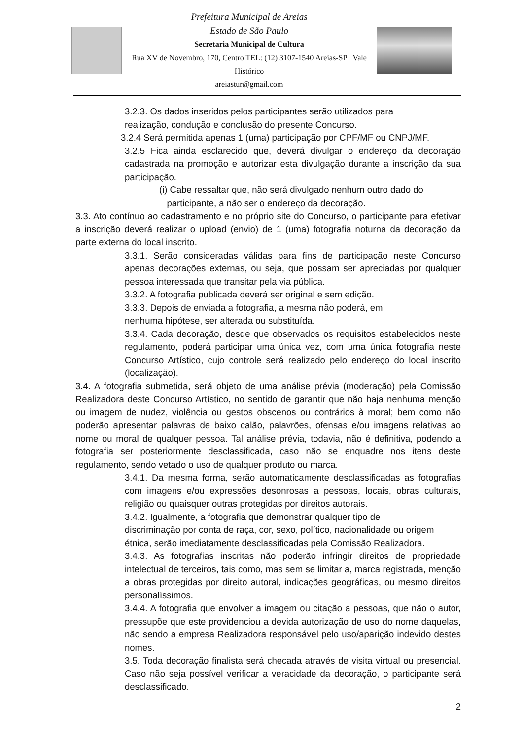Prefeitura Municipal de Areias
Estado de São Paulo
Secretaria Municipal de Cultura
Rua XV de Novembro, 170, Centro TEL: (12) 3107-1540 Areias-SP Vale Histórico
areiastur@gmail.com
3.2.3. Os dados inseridos pelos participantes serão utilizados para
realização, condução e conclusão do presente Concurso.
3.2.4 Será permitida apenas 1 (uma) participação por CPF/MF ou CNPJ/MF.
3.2.5 Fica ainda esclarecido que, deverá divulgar o endereço da decoração cadastrada na promoção e autorizar esta divulgação durante a inscrição da sua participação.
(i) Cabe ressaltar que, não será divulgado nenhum outro dado do
participante, a não ser o endereço da decoração.
3.3. Ato contínuo ao cadastramento e no próprio site do Concurso, o participante para efetivar a inscrição deverá realizar o upload (envio) de 1 (uma) fotografia noturna da decoração da parte externa do local inscrito.
3.3.1. Serão consideradas válidas para fins de participação neste Concurso apenas decorações externas, ou seja, que possam ser apreciadas por qualquer pessoa interessada que transitar pela via pública.
3.3.2. A fotografia publicada deverá ser original e sem edição.
3.3.3. Depois de enviada a fotografia, a mesma não poderá, em
nenhuma hipótese, ser alterada ou substituída.
3.3.4. Cada decoração, desde que observados os requisitos estabelecidos neste regulamento, poderá participar uma única vez, com uma única fotografia neste Concurso Artístico, cujo controle será realizado pelo endereço do local inscrito (localização).
3.4. A fotografia submetida, será objeto de uma análise prévia (moderação) pela Comissão Realizadora deste Concurso Artístico, no sentido de garantir que não haja nenhuma menção ou imagem de nudez, violência ou gestos obscenos ou contrários à moral; bem como não poderão apresentar palavras de baixo calão, palavrões, ofensas e/ou imagens relativas ao nome ou moral de qualquer pessoa. Tal análise prévia, todavia, não é definitiva, podendo a fotografia ser posteriormente desclassificada, caso não se enquadre nos itens deste regulamento, sendo vetado o uso de qualquer produto ou marca.
3.4.1. Da mesma forma, serão automaticamente desclassificadas as fotografias com imagens e/ou expressões desonrosas a pessoas, locais, obras culturais, religião ou quaisquer outras protegidas por direitos autorais.
3.4.2. Igualmente, a fotografia que demonstrar qualquer tipo de
discriminação por conta de raça, cor, sexo, político, nacionalidade ou origem
étnica, serão imediatamente desclassificadas pela Comissão Realizadora.
3.4.3. As fotografias inscritas não poderão infringir direitos de propriedade intelectual de terceiros, tais como, mas sem se limitar a, marca registrada, menção a obras protegidas por direito autoral, indicações geográficas, ou mesmo direitos personalíssimos.
3.4.4. A fotografia que envolver a imagem ou citação a pessoas, que não o autor, pressupõe que este providenciou a devida autorização de uso do nome daquelas, não sendo a empresa Realizadora responsável pelo uso/aparição indevido destes nomes.
3.5. Toda decoração finalista será checada através de visita virtual ou presencial. Caso não seja possível verificar a veracidade da decoração, o participante será desclassificado.
2